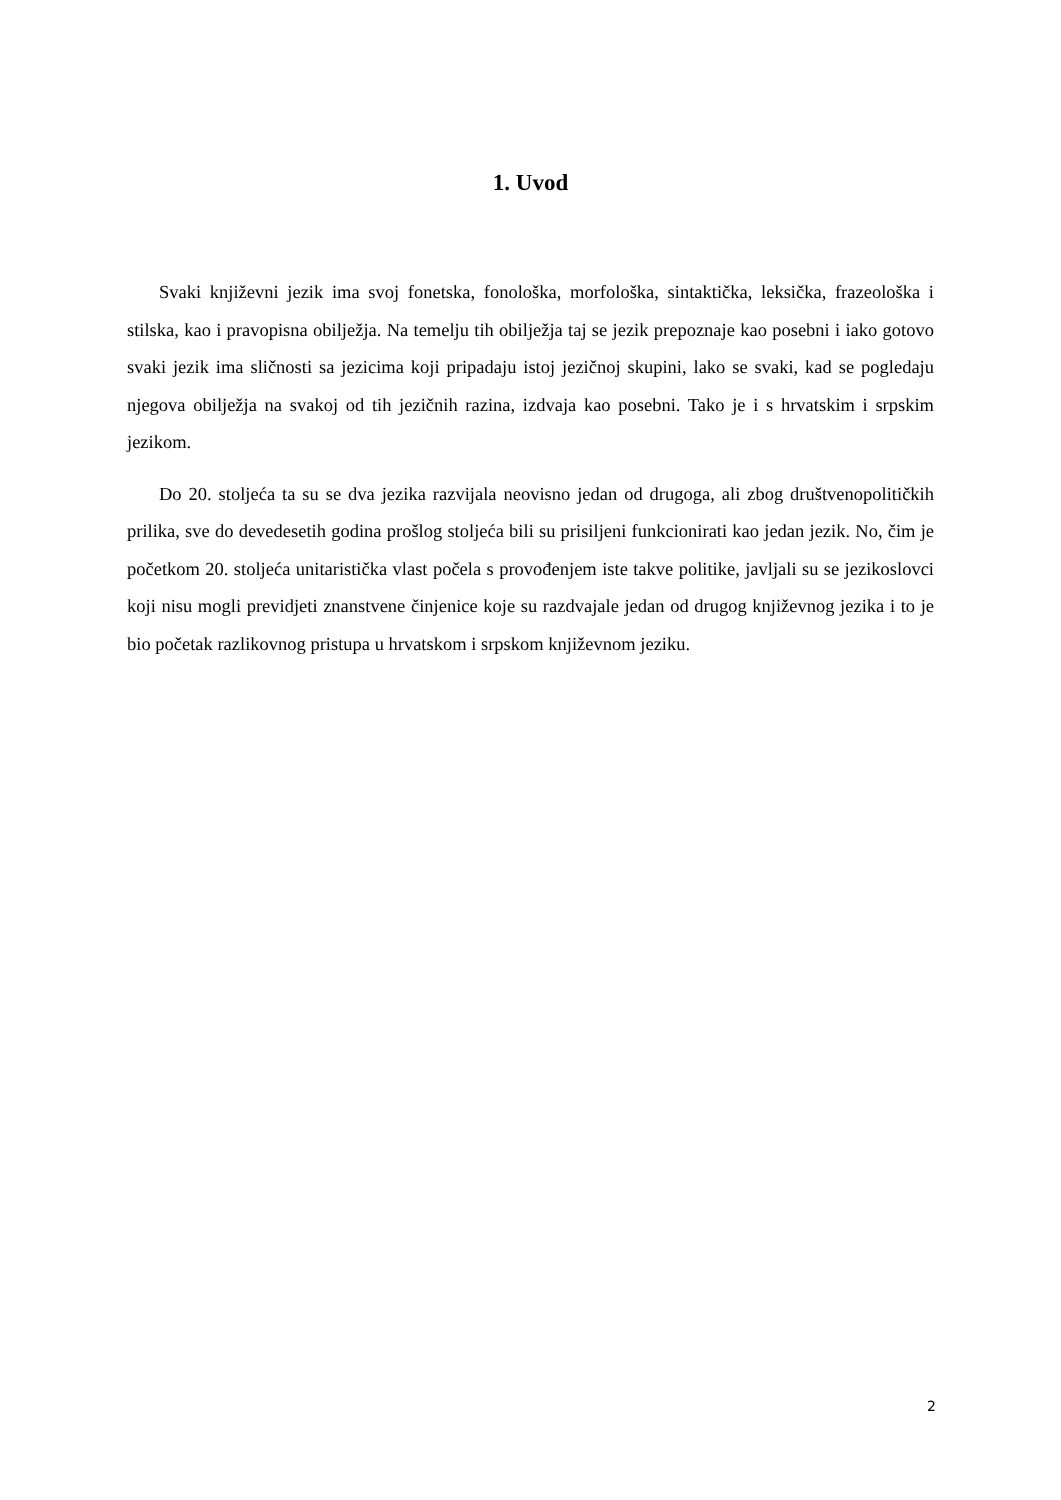1. Uvod
Svaki književni jezik ima svoj fonetska, fonološka, morfološka, sintaktička, leksička, frazeološka i stilska, kao i pravopisna obilježja. Na temelju tih obilježja taj se jezik prepoznaje kao posebni i iako gotovo svaki jezik ima sličnosti sa jezicima koji pripadaju istoj jezičnoj skupini, lako se svaki, kad se pogledaju njegova obilježja na svakoj od tih jezičnih razina, izdvaja kao posebni. Tako je i s hrvatskim i srpskim jezikom.
Do 20. stoljeća ta su se dva jezika razvijala neovisno jedan od drugoga, ali zbog društvenopolitičkih prilika, sve do devedesetih godina prošlog stoljeća bili su prisiljeni funkcionirati kao jedan jezik. No, čim je početkom 20. stoljeća unitaristička vlast počela s provođenjem iste takve politike, javljali su se jezikoslovci koji nisu mogli previdjeti znanstvene činjenice koje su razdvajale jedan od drugog književnog jezika i to je bio početak razlikovnog pristupa u hrvatskom i srpskom književnom jeziku.
2